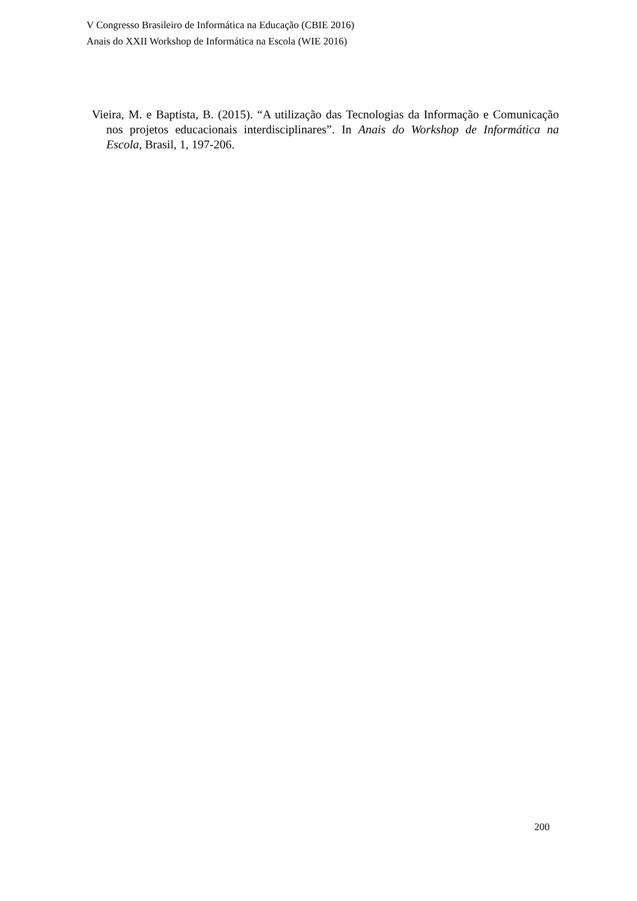V Congresso Brasileiro de Informática na Educação (CBIE 2016)
Anais do XXII Workshop de Informática na Escola (WIE 2016)
Vieira, M. e Baptista, B. (2015). “A utilização das Tecnologias da Informação e Comunicação nos projetos educacionais interdisciplinares”. In Anais do Workshop de Informática na Escola, Brasil, 1, 197-206.
200